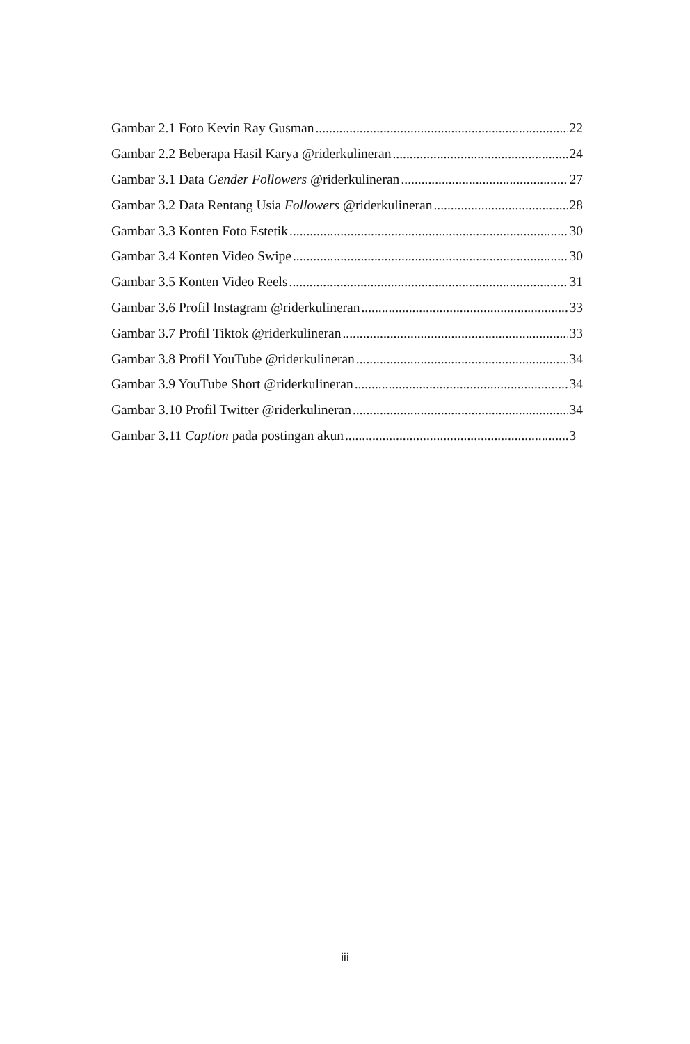Gambar 2.1 Foto Kevin Ray Gusman 22
Gambar 2.2 Beberapa Hasil Karya @riderkulineran 24
Gambar 3.1 Data Gender Followers @riderkulineran 27
Gambar 3.2 Data Rentang Usia Followers @riderkulineran 28
Gambar 3.3 Konten Foto Estetik 30
Gambar 3.4 Konten Video Swipe 30
Gambar 3.5 Konten Video Reels 31
Gambar 3.6 Profil Instagram @riderkulineran 33
Gambar 3.7 Profil Tiktok @riderkulineran 33
Gambar 3.8 Profil YouTube @riderkulineran 34
Gambar 3.9 YouTube Short @riderkulineran 34
Gambar 3.10 Profil Twitter @riderkulineran 34
Gambar 3.11 Caption pada postingan akun 3
iii